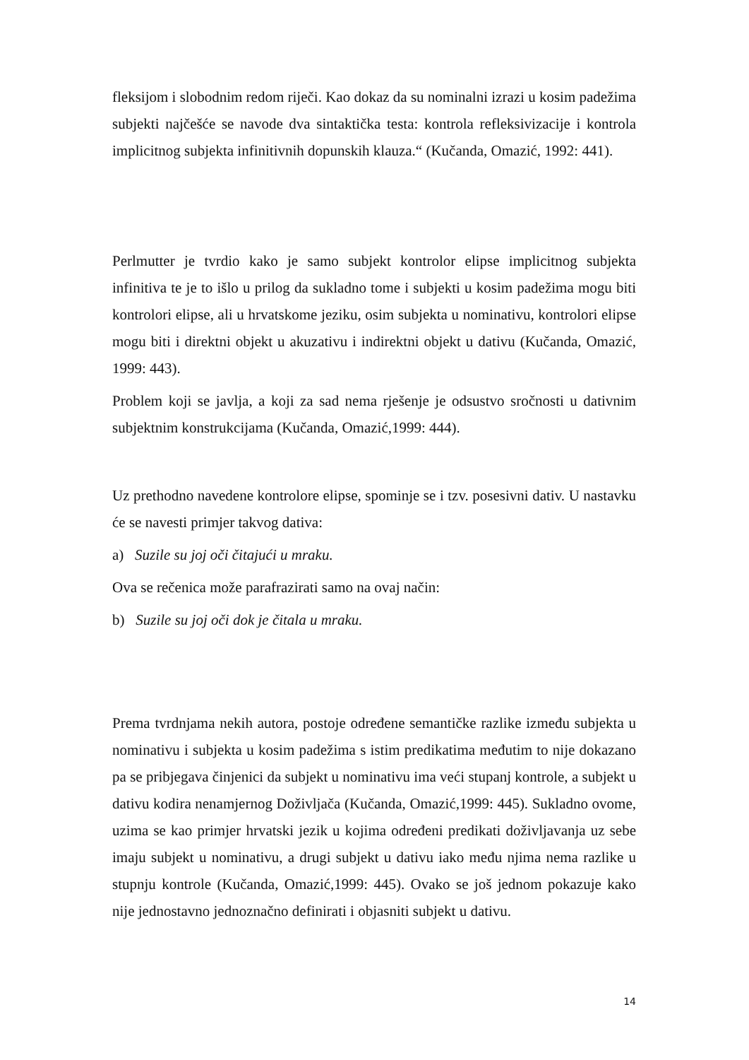fleksijom i slobodnim redom riječi. Kao dokaz da su nominalni izrazi u kosim padežima subjekti najčešće se navode dva sintaktička testa: kontrola refleksivizacije i kontrola implicitnog subjekta infinitivnih dopunskih klauza.“ (Kučanda, Omazić, 1992: 441).
Perlmutter je tvrdio kako je samo subjekt kontrolor elipse implicitnog subjekta infinitiva te je to išlo u prilog da sukladno tome i subjekti u kosim padežima mogu biti kontrolori elipse, ali u hrvatskome jeziku, osim subjekta u nominativu, kontrolori elipse mogu biti i direktni objekt u akuzativu i indirektni objekt u dativu (Kučanda, Omazić, 1999: 443).
Problem koji se javlja, a koji za sad nema rješenje je odsustvo sročnosti u dativnim subjektnim konstrukcijama (Kučanda, Omazić,1999: 444).
Uz prethodno navedene kontrolore elipse, spominje se i tzv. posesivni dativ. U nastavku će se navesti primjer takvog dativa:
a) Suzile su joj oči čitajući u mraku.
Ova se rečenica može parafrazirati samo na ovaj način:
b) Suzile su joj oči dok je čitala u mraku.
Prema tvrdnjama nekih autora, postoje određene semantičke razlike između subjekta u nominativu i subjekta u kosim padežima s istim predikatima međutim to nije dokazano pa se pribjegava činjenici da subjekt u nominativu ima veći stupanj kontrole, a subjekt u dativu kodira nenamjernog Doživljača (Kučanda, Omazić,1999: 445). Sukladno ovome, uzima se kao primjer hrvatski jezik u kojima određeni predikati doživljavanja uz sebe imaju subjekt u nominativu, a drugi subjekt u dativu iako među njima nema razlike u stupnju kontrole (Kučanda, Omazić,1999: 445). Ovako se još jednom pokazuje kako nije jednostavno jednoznačno definirati i objasniti subjekt u dativu.
14